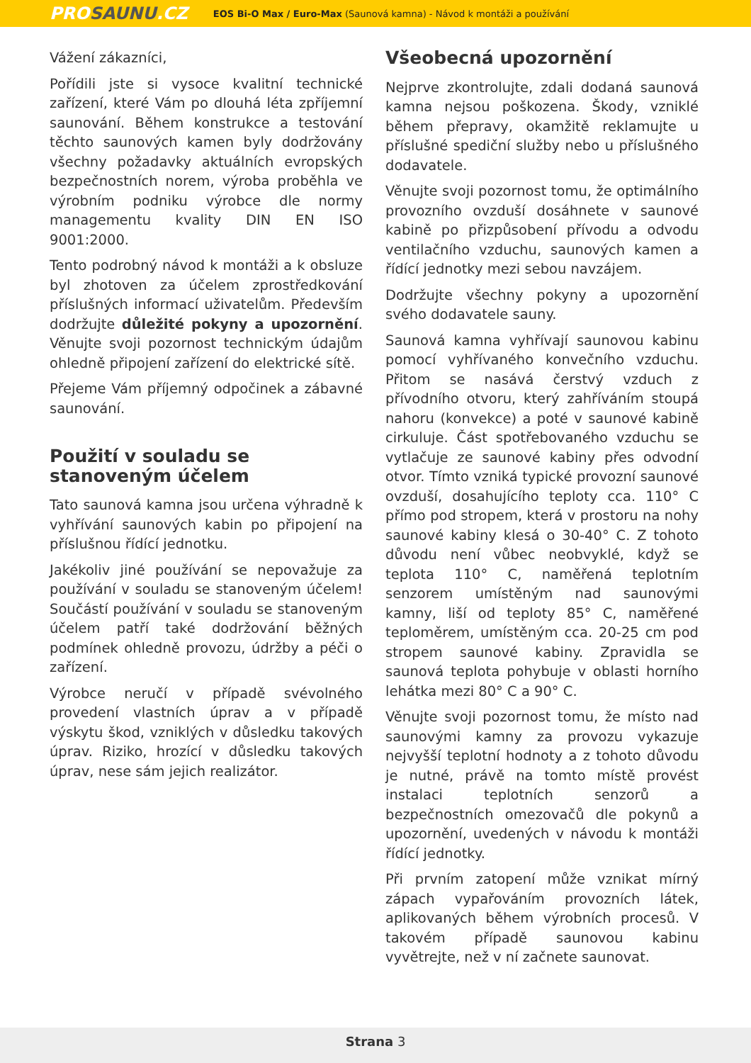PROSAUNU.CZ
EOS Bi-O Max / Euro-Max (Saunová kamna) - Návod k montáži a používání
Vážení zákazníci,
Pořídili jste si vysoce kvalitní technické zařízení, které Vám po dlouhá léta zpříjemní saunování. Během konstrukce a testování těchto saunových kamen byly dodržovány všechny požadavky aktuálních evropských bezpečnostních norem, výroba proběhla ve výrobním podniku výrobce dle normy managementu kvality DIN EN ISO 9001:2000.
Tento podrobný návod k montáži a k obsluze byl zhotoven za účelem zprostředkování příslušných informací uživatelům. Především dodržujte důležité pokyny a upozornění. Věnujte svoji pozornost technickým údajům ohledně připojení zařízení do elektrické sítě.
Přejeme Vám příjemný odpočinek a zábavné saunování.
Použití v souladu se stanoveným účelem
Tato saunová kamna jsou určena výhradně k vyhřívání saunových kabin po připojení na příslušnou řídící jednotku.
Jakékoliv jiné používání se nepovažuje za používání v souladu se stanoveným účelem! Součástí používání v souladu se stanoveným účelem patří také dodržování běžných podmínek ohledně provozu, údržby a péči o zařízení.
Výrobce neručí v případě svévolného provedení vlastních úprav a v případě výskytu škod, vzniklých v důsledku takových úprav. Riziko, hrozící v důsledku takových úprav, nese sám jejich realizátor.
Všeobecná upozornění
Nejprve zkontrolujte, zdali dodaná saunová kamna nejsou poškozena. Škody, vzniklé během přepravy, okamžitě reklamujte u příslušné spediční služby nebo u příslušného dodavatele.
Věnujte svoji pozornost tomu, že optimálního provozního ovzduší dosáhnete v saunové kabině po přizpůsobení přívodu a odvodu ventilačního vzduchu, saunových kamen a řídící jednotky mezi sebou navzájem.
Dodržujte všechny pokyny a upozornění svého dodavatele sauny.
Saunová kamna vyhřívají saunovou kabinu pomocí vyhřívaného konvečního vzduchu. Přitom se nasává čerstvý vzduch z přívodního otvoru, který zahříváním stoupá nahoru (konvekce) a poté v saunové kabině cirkuluje. Část spotřebovaného vzduchu se vytlačuje ze saunové kabiny přes odvodní otvor. Tímto vzniká typické provozní saunové ovzduší, dosahujícího teploty cca. 110° C přímo pod stropem, která v prostoru na nohy saunové kabiny klesá o 30-40° C. Z tohoto důvodu není vůbec neobvyklé, když se teplota 110° C, naměřená teplotním senzorem umístěným nad saunovými kamny, liší od teploty 85° C, naměřené teploměrem, umístěným cca. 20-25 cm pod stropem saunové kabiny. Zpravidla se saunová teplota pohybuje v oblasti horního lehátka mezi 80° C a 90° C.
Věnujte svoji pozornost tomu, že místo nad saunovými kamny za provozu vykazuje nejvyšší teplotní hodnoty a z tohoto důvodu je nutné, právě na tomto místě provést instalaci teplotních senzorů a bezpečnostních omezovačů dle pokynů a upozornění, uvedených v návodu k montáži řídící jednotky.
Při prvním zatopení může vznikat mírný zápach vypařováním provozních látek, aplikovaných během výrobních procesů. V takovém případě saunovou kabinu vyvětrejte, než v ní začnete saunovat.
Strana 3